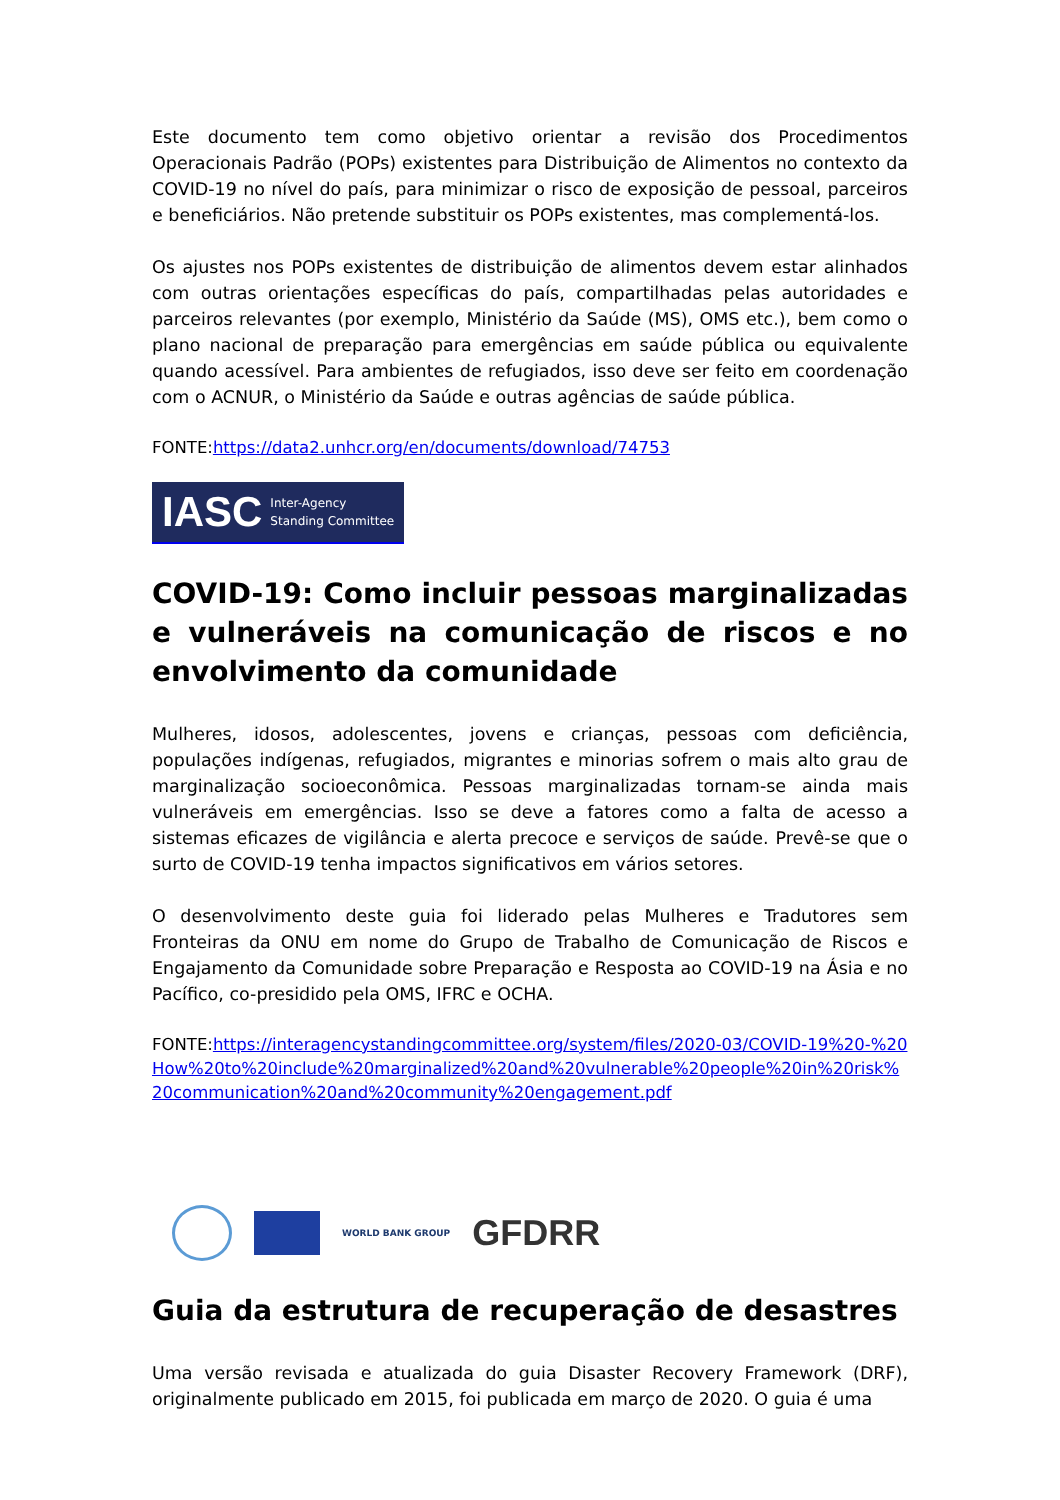Este documento tem como objetivo orientar a revisão dos Procedimentos Operacionais Padrão (POPs) existentes para Distribuição de Alimentos no contexto da COVID-19 no nível do país, para minimizar o risco de exposição de pessoal, parceiros e beneficiários. Não pretende substituir os POPs existentes, mas complementá-los.
Os ajustes nos POPs existentes de distribuição de alimentos devem estar alinhados com outras orientações específicas do país, compartilhadas pelas autoridades e parceiros relevantes (por exemplo, Ministério da Saúde (MS), OMS etc.), bem como o plano nacional de preparação para emergências em saúde pública ou equivalente quando acessível. Para ambientes de refugiados, isso deve ser feito em coordenação com o ACNUR, o Ministério da Saúde e outras agências de saúde pública.
FONTE:https://data2.unhcr.org/en/documents/download/74753
IASC Inter-Agency
Standing Committee
COVID-19: Como incluir pessoas marginalizadas e vulneráveis na comunicação de riscos e no envolvimento da comunidade
Mulheres, idosos, adolescentes, jovens e crianças, pessoas com deficiência, populações indígenas, refugiados, migrantes e minorias sofrem o mais alto grau de marginalização socioeconômica. Pessoas marginalizadas tornam-se ainda mais vulneráveis em emergências. Isso se deve a fatores como a falta de acesso a sistemas eficazes de vigilância e alerta precoce e serviços de saúde. Prevê-se que o surto de COVID-19 tenha impactos significativos em vários setores.
O desenvolvimento deste guia foi liderado pelas Mulheres e Tradutores sem Fronteiras da ONU em nome do Grupo de Trabalho de Comunicação de Riscos e Engajamento da Comunidade sobre Preparação e Resposta ao COVID-19 na Ásia e no Pacífico, co-presidido pela OMS, IFRC e OCHA.
FONTE:https://interagencystandingcommittee.org/system/files/2020-03/COVID-19%20-%20How%20to%20include%20marginalized%20and%20vulnerable%20people%20in%20risk%20communication%20and%20community%20engagement.pdf
WORLD BANK GROUP
GFDRR
Guia da estrutura de recuperação de desastres
Uma versão revisada e atualizada do guia Disaster Recovery Framework (DRF), originalmente publicado em 2015, foi publicada em março de 2020. O guia é uma